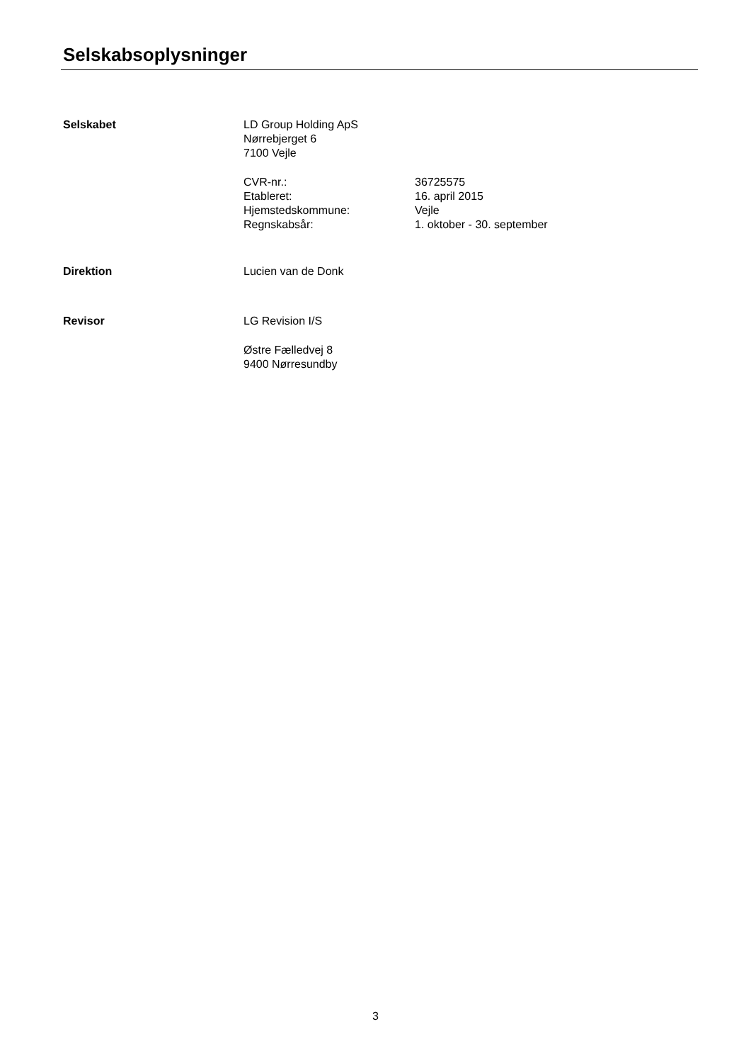Selskabsoplysninger
Selskabet LD Group Holding ApS
Nørrebjerget 6
7100 Vejle
CVR-nr.: 36725575
Etableret: 16. april 2015
Hjemstedskommune: Vejle
Regnskabsår: 1. oktober - 30. september
Direktion Lucien van de Donk
Revisor LG Revision I/S
Østre Fælledvej 8
9400 Nørresundby
3